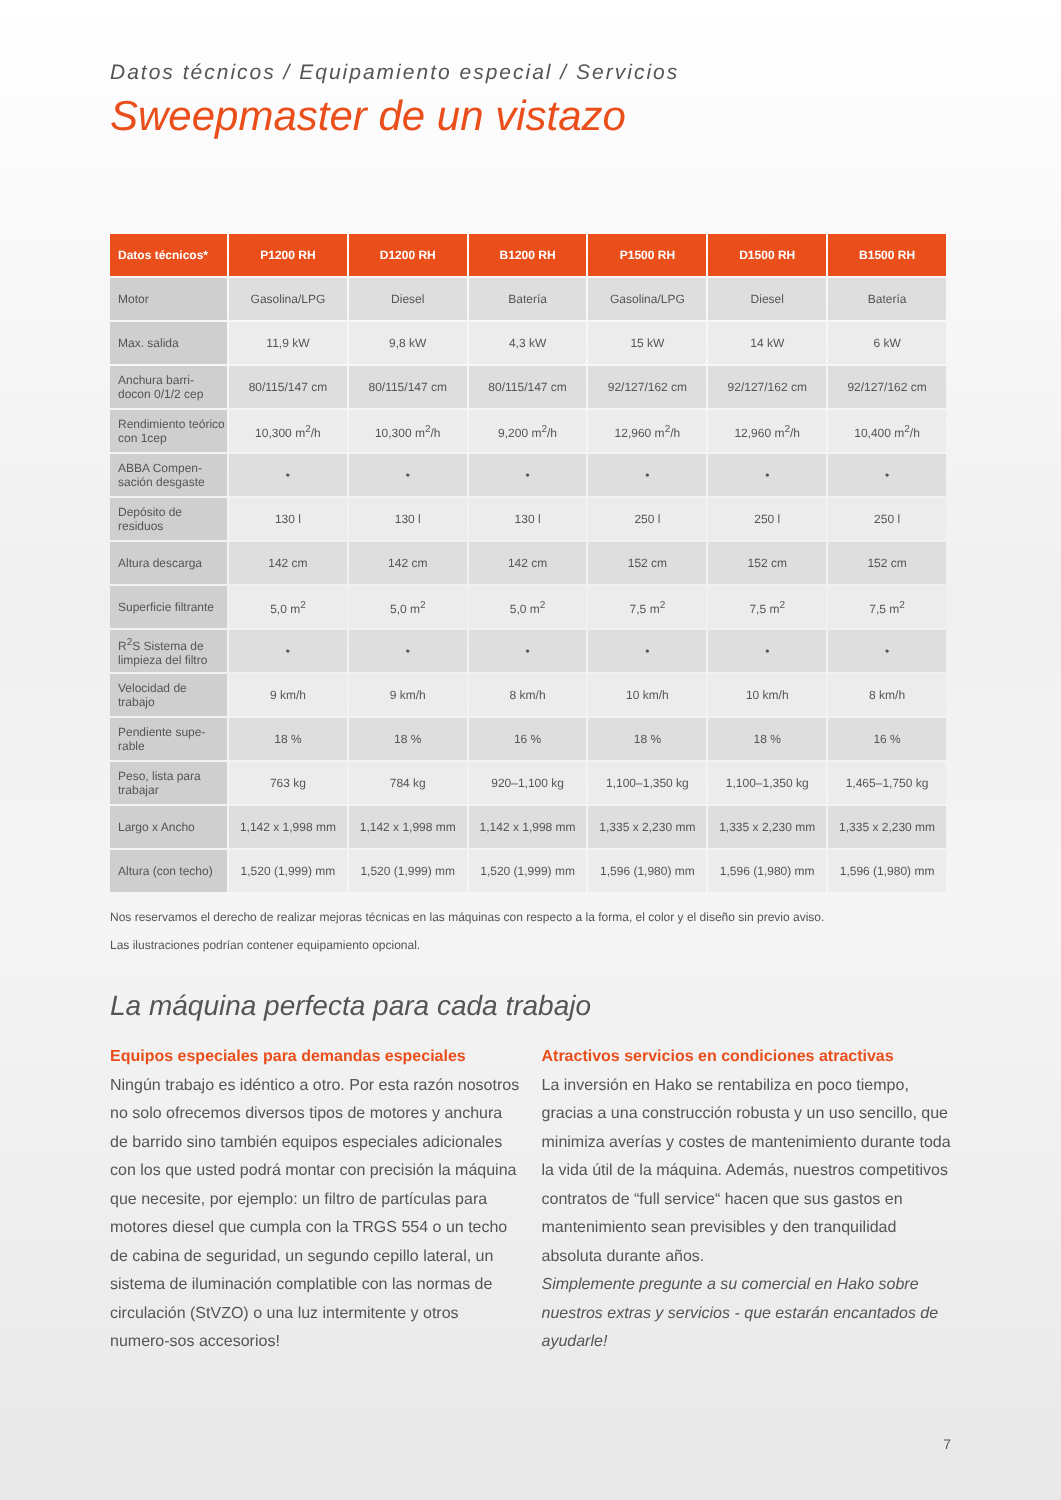Datos técnicos / Equipamiento especial / Servicios
Sweepmaster de un vistazo
| Datos técnicos* | P1200 RH | D1200 RH | B1200 RH | P1500 RH | D1500 RH | B1500 RH |
| --- | --- | --- | --- | --- | --- | --- |
| Motor | Gasolina/LPG | Diesel | Batería | Gasolina/LPG | Diesel | Batería |
| Max. salida | 11,9 kW | 9,8 kW | 4,3 kW | 15 kW | 14 kW | 6 kW |
| Anchura barri-docon 0/1/2 cep | 80/115/147 cm | 80/115/147 cm | 80/115/147 cm | 92/127/162 cm | 92/127/162 cm | 92/127/162 cm |
| Rendimiento teórico con 1cep | 10,300 m<sup>2</sup>/h | 10,300 m<sup>2</sup>/h | 9,200 m<sup>2</sup>/h | 12,960 m<sup>2</sup>/h | 12,960 m<sup>2</sup>/h | 10,400 m<sup>2</sup>/h |
| ABBA Compen-sación desgaste | • | • | • | • | • | • |
| Depósito de residuos | 130 l | 130 l | 130 l | 250 l | 250 l | 250 l |
| Altura descarga | 142 cm | 142 cm | 142 cm | 152 cm | 152 cm | 152 cm |
| Superficie filtrante | 5,0 m<sup>2</sup> | 5,0 m<sup>2</sup> | 5,0 m<sup>2</sup> | 7,5 m<sup>2</sup> | 7,5 m<sup>2</sup> | 7,5 m<sup>2</sup> |
| R<sup>2</sup>S Sistema de limpieza del filtro | • | • | • | • | • | • |
| Velocidad de trabajo | 9 km/h | 9 km/h | 8 km/h | 10 km/h | 10 km/h | 8 km/h |
| Pendiente supe-rable | 18 % | 18 % | 16 % | 18 % | 18 % | 16 % |
| Peso, lista para trabajar | 763 kg | 784 kg | 920–1,100 kg | 1,100–1,350 kg | 1,100–1,350 kg | 1,465–1,750 kg |
| Largo x Ancho | 1,142 x 1,998 mm | 1,142 x 1,998 mm | 1,142 x 1,998 mm | 1,335 x 2,230 mm | 1,335 x 2,230 mm | 1,335 x 2,230 mm |
| Altura (con techo) | 1,520 (1,999) mm | 1,520 (1,999) mm | 1,520 (1,999) mm | 1,596 (1,980) mm | 1,596 (1,980) mm | 1,596 (1,980) mm |
Nos reservamos el derecho de realizar mejoras técnicas en las máquinas con respecto a la forma, el color y el diseño sin previo aviso.
Las ilustraciones podrían contener equipamiento opcional.
La máquina perfecta para cada trabajo
Equipos especiales para demandas especiales
Ningún trabajo es idéntico a otro. Por esta razón nosotros no solo ofrecemos diversos tipos de motores y anchura de barrido sino también equipos especiales adicionales con los que usted podrá montar con precisión la máquina que necesite, por ejemplo: un filtro de partículas para motores diesel que cumpla con la TRGS 554 o un techo de cabina de seguridad, un segundo cepillo lateral, un sistema de iluminación complatible con las normas de circulación (StVZO) o una luz intermitente y otros numero-sos accesorios!
Atractivos servicios en condiciones atractivas
La inversión en Hako se rentabiliza en poco tiempo, gracias a una construcción robusta y un uso sencillo, que minimiza averías y costes de mantenimiento durante toda la vida útil de la máquina. Además, nuestros competitivos contratos de “full service“ hacen que sus gastos en mantenimiento sean previsibles y den tranquilidad absoluta durante años.
Simplemente pregunte a su comercial en Hako sobre nuestros extras y servicios - que estarán encantados de ayudarle!
7